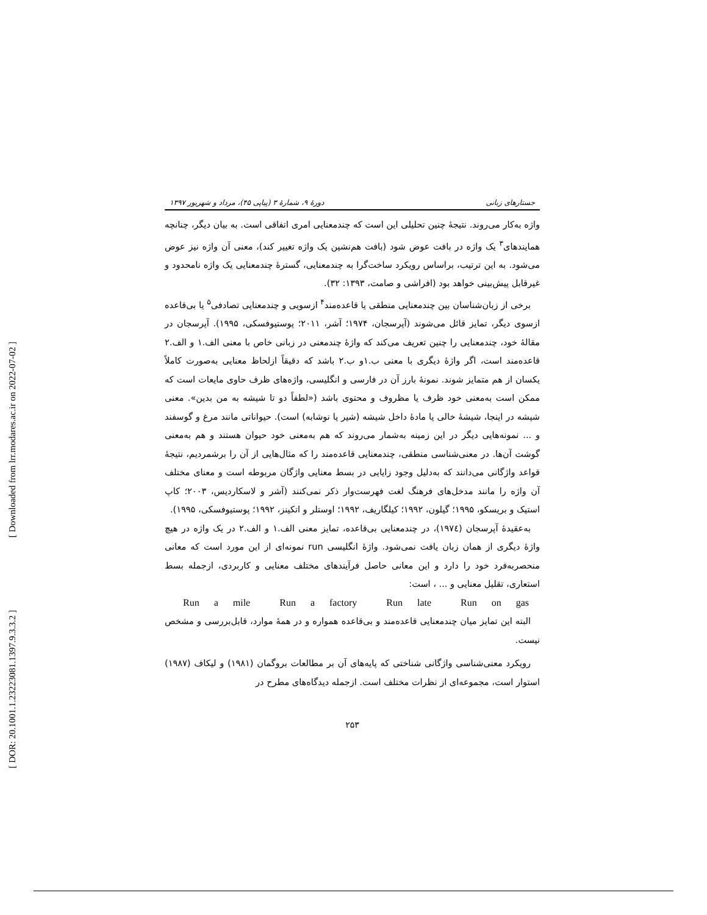[ Downloaded from lrr.modares.ac.ir on 2022-07-02 ]
[ DOR: 20.1001.1.23223081.1397.9.3.3.2 ]
جستارهای زبانی دورهٔ ۹، شمارهٔ ۳ (پیاپی ۴۵)، مرداد و شهریور ۱۳۹۷
واژه به‌کار می‌روند. نتیجهٔ چنین تحلیلی این است که چندمعنایی امری اتفاقی است. به بیان دیگر، چنانچه همایندهای<sup>۳</sup> یک واژه در بافت عوض شود (بافت هم‌نشین یک واژه تغییر کند)، معنی آن واژه نیز عوض می‌شود. به این ترتیب، براساس رویکرد ساخت‌گرا به چندمعنایی، گسترهٔ چندمعنایی یک واژه نامحدود و غیرقابل پیش‌بینی خواهد بود (افراشی و صامت، ۱۳۹۳: ۳۲).
برخی از زبان‌شناسان بین چندمعنایی منطقی یا قاعده‌مند<sup>۴</sup> ازسویی و چندمعنایی تصادفی<sup>۵</sup> یا بی‌قاعده ازسوی دیگر، تمایز قائل می‌شوند (آپرسجان، ۱۹۷۴؛ آشر، ۲۰۱۱؛ پوستیوفسکی، ۱۹۹۵). آپرسجان در مقالهٔ خود، چندمعنایی را چنین تعریف می‌کند که واژهٔ چندمعنی در زبانی خاص با معنی الف.۱ و الف.۲ قاعده‌مند است، اگر واژهٔ دیگری با معنی ب.۱و ب.۲ باشد که دقیقاً ازلحاظ معنایی به‌صورت کاملاً یکسان از هم متمایز شوند. نمونهٔ بارز آن در فارسی و انگلیسی، واژه‌های ظرف حاوی مایعات است که ممکن است به‌معنی خود ظرف یا مظروف و محتوی باشد («لطفاً دو تا شیشه به من بدین». معنی شیشه در اینجا، شیشهٔ خالی یا مادهٔ داخل شیشه (شیر یا نوشابه) است). حیواناتی مانند مرغ و گوسفند و ... نمونه‌هایی دیگر در این زمینه به‌شمار می‌روند که هم به‌معنی خود حیوان هستند و هم به‌معنی گوشت آن‌ها. در معنی‌شناسی منطقی، چندمعنایی قاعده‌مند را که مثال‌هایی از آن را برشمردیم، نتیجهٔ قواعد واژگانی می‌دانند که به‌دلیل وجود زایایی در بسط معنایی واژگان مربوطه است و معنای مختلف آن واژه را مانند مدخل‌های فرهنگ لغت فهرست‌وار ذکر نمی‌کنند (آشر و لاسکاردیس، ۲۰۰۳؛ کاپ استیک و بریسکو، ۱۹۹۵؛ گیلون، ۱۹۹۲؛ کیلگاریف، ۱۹۹۲؛ اوستلر و اتکینز، ۱۹۹۲؛ پوستیوفسکی، ۱۹۹۵).
به‌عقیدهٔ آپرسجان (۱۹۷٤)، در چندمعنایی بی‌قاعده، تمایز معنی الف.۱ و الف.۲ در یک واژه در هیچ واژهٔ دیگری از همان زبان یافت نمی‌شود. واژهٔ انگلیسی run نمونه‌ای از این مورد است که معانی منحصربه‌فرد خود را دارد و این معانی حاصل فرآیندهای مختلف معنایی و کاربردی، ازجمله بسط استعاری، تقلیل معنایی و ... ، است:
Run a mile Run a factory Run late Run on gas
البته این تمایز میان چندمعنایی قاعده‌مند و بی‌قاعده همواره و در همهٔ موارد، قابل‌بررسی و مشخص نیست.
رویکرد معنی‌شناسی واژگانی شناختی که پایه‌های آن بر مطالعات بروگمان (۱۹۸۱) و لیکاف (۱۹۸۷) استوار است، مجموعه‌ای از نظرات مختلف است. ازجمله دیدگاه‌های مطرح در
۲۵۳